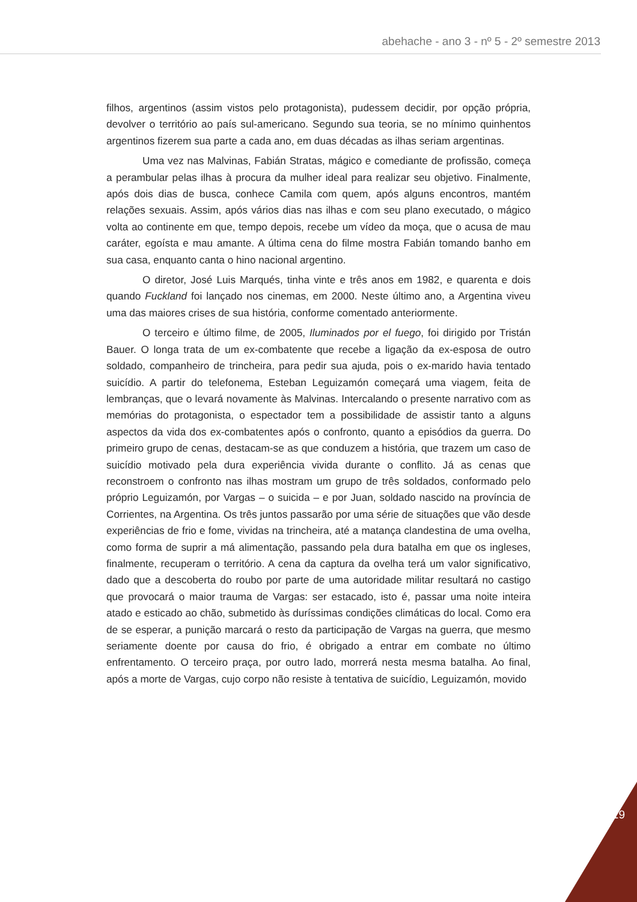abehache - ano 3 - nº 5 - 2º semestre 2013
filhos, argentinos (assim vistos pelo protagonista), pudessem decidir, por opção própria, devolver o território ao país sul-americano. Segundo sua teoria, se no mínimo quinhentos argentinos fizerem sua parte a cada ano, em duas décadas as ilhas seriam argentinas.
Uma vez nas Malvinas, Fabián Stratas, mágico e comediante de profissão, começa a perambular pelas ilhas à procura da mulher ideal para realizar seu objetivo. Finalmente, após dois dias de busca, conhece Camila com quem, após alguns encontros, mantém relações sexuais. Assim, após vários dias nas ilhas e com seu plano executado, o mágico volta ao continente em que, tempo depois, recebe um vídeo da moça, que o acusa de mau caráter, egoísta e mau amante. A última cena do filme mostra Fabián tomando banho em sua casa, enquanto canta o hino nacional argentino.
O diretor, José Luis Marqués, tinha vinte e três anos em 1982, e quarenta e dois quando Fuckland foi lançado nos cinemas, em 2000. Neste último ano, a Argentina viveu uma das maiores crises de sua história, conforme comentado anteriormente.
O terceiro e último filme, de 2005, Iluminados por el fuego, foi dirigido por Tristán Bauer. O longa trata de um ex-combatente que recebe a ligação da ex-esposa de outro soldado, companheiro de trincheira, para pedir sua ajuda, pois o ex-marido havia tentado suicídio. A partir do telefonema, Esteban Leguizamón começará uma viagem, feita de lembranças, que o levará novamente às Malvinas. Intercalando o presente narrativo com as memórias do protagonista, o espectador tem a possibilidade de assistir tanto a alguns aspectos da vida dos ex-combatentes após o confronto, quanto a episódios da guerra. Do primeiro grupo de cenas, destacam-se as que conduzem a história, que trazem um caso de suicídio motivado pela dura experiência vivida durante o conflito. Já as cenas que reconstroem o confronto nas ilhas mostram um grupo de três soldados, conformado pelo próprio Leguizamón, por Vargas – o suicida – e por Juan, soldado nascido na província de Corrientes, na Argentina. Os três juntos passarão por uma série de situações que vão desde experiências de frio e fome, vividas na trincheira, até a matança clandestina de uma ovelha, como forma de suprir a má alimentação, passando pela dura batalha em que os ingleses, finalmente, recuperam o território. A cena da captura da ovelha terá um valor significativo, dado que a descoberta do roubo por parte de uma autoridade militar resultará no castigo que provocará o maior trauma de Vargas: ser estacado, isto é, passar uma noite inteira atado e esticado ao chão, submetido às duríssimas condições climáticas do local. Como era de se esperar, a punição marcará o resto da participação de Vargas na guerra, que mesmo seriamente doente por causa do frio, é obrigado a entrar em combate no último enfrentamento. O terceiro praça, por outro lado, morrerá nesta mesma batalha. Ao final, após a morte de Vargas, cujo corpo não resiste à tentativa de suicídio, Leguizamón, movido
119